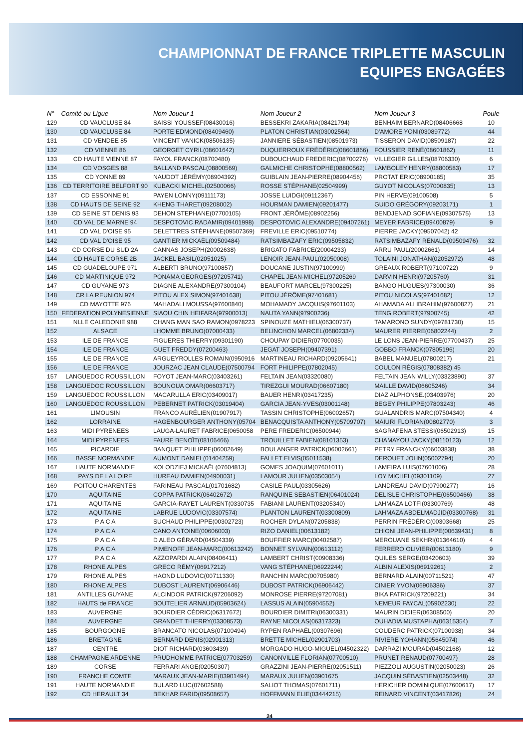CHAMPIONNAT DE FRANCE TRIPLETTE MASCULIN
EQUIPES ENGAGÉES
| N° | Comité ou Ligue | Nom Joueur 1 | Nom Joueur 2 | Nom Joueur 3 | Poule |
| --- | --- | --- | --- | --- | --- |
| 129 | CD VAUCLUSE 84 | SAISSI YOUSSEF(08430016) | BESSEKRI ZAKARIA(08421794) | BENHAIM BERNARD(08406668 | 10 |
| 130 | CD VAUCLUSE 84 | PORTE EDMOND(08409460) | PLATON CHRISTIAN(03002564) | D'AMORE YONI(03089772) | 44 |
| 131 | CD VENDEE 85 | VINCENT VANICK(08506135) | JANNIERE SÉBASTIEN(08501973) | TISSERON DAVID(08509187) | 22 |
| 132 | CD VIENNE 86 | GEORGET CYRIL(08601642) | DUQUERROUX FRÉDÉRIC(08601866) | FOUSSIER RENÉ(08601862) | 11 |
| 133 | CD HAUTE VIENNE 87 | FAYOL FRANCK(08700480) | DUBOUCHAUD FREDERIC(08700276) | VILLEGIER GILLES(08706330) | 6 |
| 134 | CD VOSGES 88 | BALLAND PASCAL(08800569) | GALMICHE CHRISTOPHE(08800562) | LAMBOLEY HENRY(08800583) | 17 |
| 135 | CD YONNE 89 | NAUDOT JÉRÉMY(08904392) | GUIBLAIN JEAN-PIERRE(08904456) | PROTAT ERIC(08900185) | 35 |
| 136 | CD TERRITOIRE BELFORT 90 | KUBACKI MICHEL(02500066) | ROSSE STÉPHANE(02504999) | GUYOT NICOLAS(07000835) | 13 |
| 137 | CD ESSONNE 91 | PAYEN LONNY(09111173) | JOSSE LUIDGI(09112367) | PIN HERVE(09100508) | 5 |
| 138 | CD HAUTS DE SEINE 92 | KHENG THARET(09208002) | HOURMAN DAMIEN(09201477) | GUIDO GRÉGORY(09203171) | 1 |
| 139 | CD SEINE ST DENIS 93 | DEHON STEPHANE(07700105) | FRONT JÉRÔME(08902256) | BENDJENAD SOFIANE(09307575) | 13 |
| 140 | CD VAL DE MARNE 94 | DESPOTOVIC RADAMIR(09401998) | DESPOTOVIC ALEXANDRE(09407261) | MEYER FABRICE(09400879) | 9 |
| 141 | CD VAL D'OISE 95 | DELETTRES STÉPHANE(09507369) | FREVILLE ERIC(09510774) | PIERRE JACKY(09507042) 42 | |
| 142 | CD VAL D'OISE 95 | GANTIER MICKAËL(09509484) | RATSIMBAZAFY ERIC(09505832) | RATSIMBAZAFY RÉNALD(09509476) | 32 |
| 143 | CD CORSE DU SUD 2A | CANNAS JOSEPH(20002638) | BRIGATO FABRICE(20004233) | ARRU PAUL(20002661) | 14 |
| 144 | CD HAUTE CORSE 2B | JACKEL BASIL(02051025) | LENOIR JEAN-PAUL(02050008) | TOLAINI JONATHAN(02052972) | 48 |
| 145 | CD GUADELOUPE 971 | ALBERTI BRUNO(97100857) | DOUCANE JUSTIN(97100999) | GREAUX ROBERT(97100722) | 9 |
| 146 | CD MARTINIQUE 972 | PONAMA GEORGES(97205741) | CHAPEL JEAN-MICHEL(97205269 | DARVIN HENRI(97205760) | 31 |
| 147 | CD GUYANE 973 | DIAGNE ALEXANDRE(97300104) | BEAUFORT MARCEL(97300225) | BANGO HUGUES(97300030) | 36 |
| 148 | CR LA REUNION 974 | PITOU ALEX SIMON(97401638) | PITOU JÉRÔME(97401681) | PITOU NICOLAS(97401682) | 12 |
| 149 | CD MAYOTTE 976 | MAHADALI MOUSSA(97600840) | MOHAMADY JACQUIS(97601103) | AHAMADA ALI IBRAHIM(97600827) | 21 |
| 150 | FEDERATION POLYNESIENNE | SIAOU CHIN HEIFARA(97900013) | NAUTA YANN(97900236) | TENG ROBERT(97900745) | 42 |
| 151 | NLLE CALEDONIE 988 | CHANG MAN SAO RAMON(0978223 | SPINOUZE MATHIEU(06300737) | TAMARONO SUNDY(09781730) | 15 |
| 152 | ALSACE | LHOMME BRUNO(07000433) | BELINCHON MARCEL(06802334) | MAURER PIERRE(06802244) | 2 |
| 153 | ILE DE FRANCE | FIGUERES THIERRY(09301190) | CHOUPAY DIDIER(07700035) | LE LONS JEAN-PIERRE(07700437) | 25 |
| 154 | ILE DE FRANCE | GUET FREDDY(07200463) | JEGAT JOSEPH(09407391) | GOBBO FRANCK(07805196) | 20 |
| 155 | ILE DE FRANCE | ARGUEYROLLES ROMAIN(0950916 | MARTINEAU RICHARD(09205641) | BABEL MANUEL(07800217) | 21 |
| 156 | ILE DE FRANCE | JOURZAC JEAN CLAUDE(07500794 | FORT PHILIPPE(07802045) | COULON RÉGIS(07808382) 45 | |
| 157 | LANGUEDOC ROUSSILLON | FOYOT JEAN-MARC(03403261) | FELTAIN JEAN(03320080) | FELTAIN JEAN WILLY(03323890) | 37 |
| 158 | LANGUEDOC ROUSSILLON | BOUNOUA OMAR(06603717) | TIREZGUI MOURAD(06607180) | MAILLE DAVID(06605246) | 34 |
| 159 | LANGUEDOC ROUSSILLON | MACARULLA ERIC(03409017) | BAUER HENRI(03417235) | DIAZ ALPHONSE.(03403976) | 20 |
| 160 | LANGUEDOC ROUSSILLON | PEBERNET PATRICK(03019404) | GARCIA JEAN-YVES(03001148) | BEGEY PHILIPPE(07803243) | 46 |
| 161 | LIMOUSIN | FRANCO AURÉLIEN(01907917) | TASSIN CHRISTOPHE(06002657) | GUALANDRIS MARC(07504340) | 4 |
| 162 | LORRAINE | HAGENBOURGER ANTHONY(05704 | BENACQUISTA ANTHONY(05709707) | MAIURI FLORIAN(00802770) | 3 |
| 163 | MIDI PYRENEES | LAUGA-LAURET FABRICE(0650058 | PERE FREDERIC(06500944) | SAGRAFENA STESSI(06502913) | 15 |
| 164 | MIDI PYRENEES | FAURE BENOÎT(08106466) | TROUILLET FABIEN(08101353) | CHAMAYOU JACKY(08110123) | 12 |
| 165 | PICARDIE | BANQUET PHILIPPE(06002649) | BOULANGER PATRICK(06002661) | PETRY FRANCKY(06003838) | 38 |
| 166 | BASSE NORMANDIE | AUMONT DANIEL(01404259) | FALLET ELVIS(05011538) | DEROUET JOHN(05002794) | 20 |
| 167 | HAUTE NORMANDIE | KOLODZIEJ MICKAËL(07604813) | GOMES JOAQUIM(07601011) | LAMEIRA LUIS(07601006) | 28 |
| 168 | PAYS DE LA LOIRE | HUREAU DAMIEN(04900031) | LAMOUR JULIEN(03503054) | LOY MICHEL(09301109) | 27 |
| 169 | POITOU CHARENTES | FARINEAU PASCAL(01701682) | CASILE PAUL(03305626) | LANDREAU DAVID(07900277) | 16 |
| 170 | AQUITAINE | COPPA PATRICK(06402672) | RANQUINE SEBASTIEN(06401024) | DELISLE CHRISTOPHE(06500466) | 38 |
| 171 | AQUITAINE | GARCIA-RAYET LAURENT(0330735 | FABIANI LAURENT(03205340) | LAHMAZA LOTFI(03300769) | 48 |
| 172 | AQUITAINE | LABRUE LUDOVIC(03307574) | PLANTON LAURENT(03300809) | LAHMAZA ABDELMADJID(03300768) | 31 |
| 173 | P A C A | SUCHAUD PHILIPPE(00302723) | ROCHER DYLAN(07205838) | PERRIN FRÉDÉRIC(00303668) | 25 |
| 174 | P A C A | CANO ANTOINE(00606003) | RIZO DANIEL(00613182) | CHIONI JEAN-PHILIPPE(00639431) | 8 |
| 175 | P A C A | D ALEO GÉRARD(04504339) | BOUFFIER MARC(00402587) | MEROUANE SEKHRI(01364610) | 4 |
| 176 | P A C A | PIMENOFF JEAN-MARC(00613242) | BONNET SYLVAIN(00613112) | FERRERO OLIVIER(00613180) | 9 |
| 177 | P A C A | AZZOPARDI ALAIN(08406411) | LAMBERT CHRIST(00908336) | QUILES SERGE(03420603) | 39 |
| 178 | RHONE ALPES | GRECO RÉMY(06917212) | VANG STÉPHANE(06922244) | ALBIN ALEXIS(06919261) | 2 |
| 179 | RHONE ALPES | HAOND LUDOVIC(00711330) | RANCHIN MARC(00705980) | BERNARD ALAIN(00711521) | 47 |
| 180 | RHONE ALPES | DUBOST LAURENT(06906446) | DUBOST PATRICK(06906442) | CINIER YVON(06906386) | 37 |
| 181 | ANTILLES GUYANE | ALCINDOR PATRICK(97206092) | MONROSE PIERRE(97207081) | BIKA PATRICK(97209221) | 34 |
| 182 | HAUTS de FRANCE | BOUTELIER ARNAUD(05903624) | LASSUS ALAIN(05904552) | NEMEUR FAYCAL(05902230) | 22 |
| 183 | AUVERGNE | BOURDIER CÉDRIC(06317672) | BOURDIER DIMITRI(06300331) | MAURIN DIDIER(06308500) | 20 |
| 184 | AUVERGNE | GRANDET THIERRY(03308573) | RAYNE NICOLAS(06317323) | OUHADIA MUSTAPHA(06315354) | 7 |
| 185 | BOURGOGNE | BRANCATO NICOLAS(07100494) | RYPEN RAPHAËL(00307696) | COUDERC PATRICK(07100938) | 34 |
| 186 | BRETAGNE | BERNARD DENIS(02901313) | BRETTE MICHEL(02901703) | RIVIERE YOHANN(05645074) | 46 |
| 187 | CENTRE | DIOT RICHARD(03603439) | MORGADO HUGO-MIGUEL(04502322) | DARRAZI MOURAD(04502168) | 12 |
| 188 | CHAMPAGNE ARDENNE | PRUDHOMME PATRICE(07703259) | CANONVILLE FLORIAN(07700510) | PRUNET RENAUD(07700497) | 28 |
| 189 | CORSE | FERRARI ANGE(02050307) | GRAZZINI JEAN-PIERRE(02051511) | PIEZZOLI AUGUSTIN(02050023) | 26 |
| 190 | FRANCHE COMTE | MARAUX JEAN-MARIE(03901494) | MARAUX JULIEN(03901675 | JACQUIN SÉBASTIEN(02503448) | 32 |
| 191 | HAUTE NORMANDIE | BULARD LUC(07602588) | SALIOT THOMAS(07601711) | HERICHER DOMINIQUE(07600617) | 17 |
| 192 | CD HERAULT 34 | BEKHAR FARID(09508657) | HOFFMANN ELIE(03444215) | REINARD VINCENT(03417826) | 24 |
24